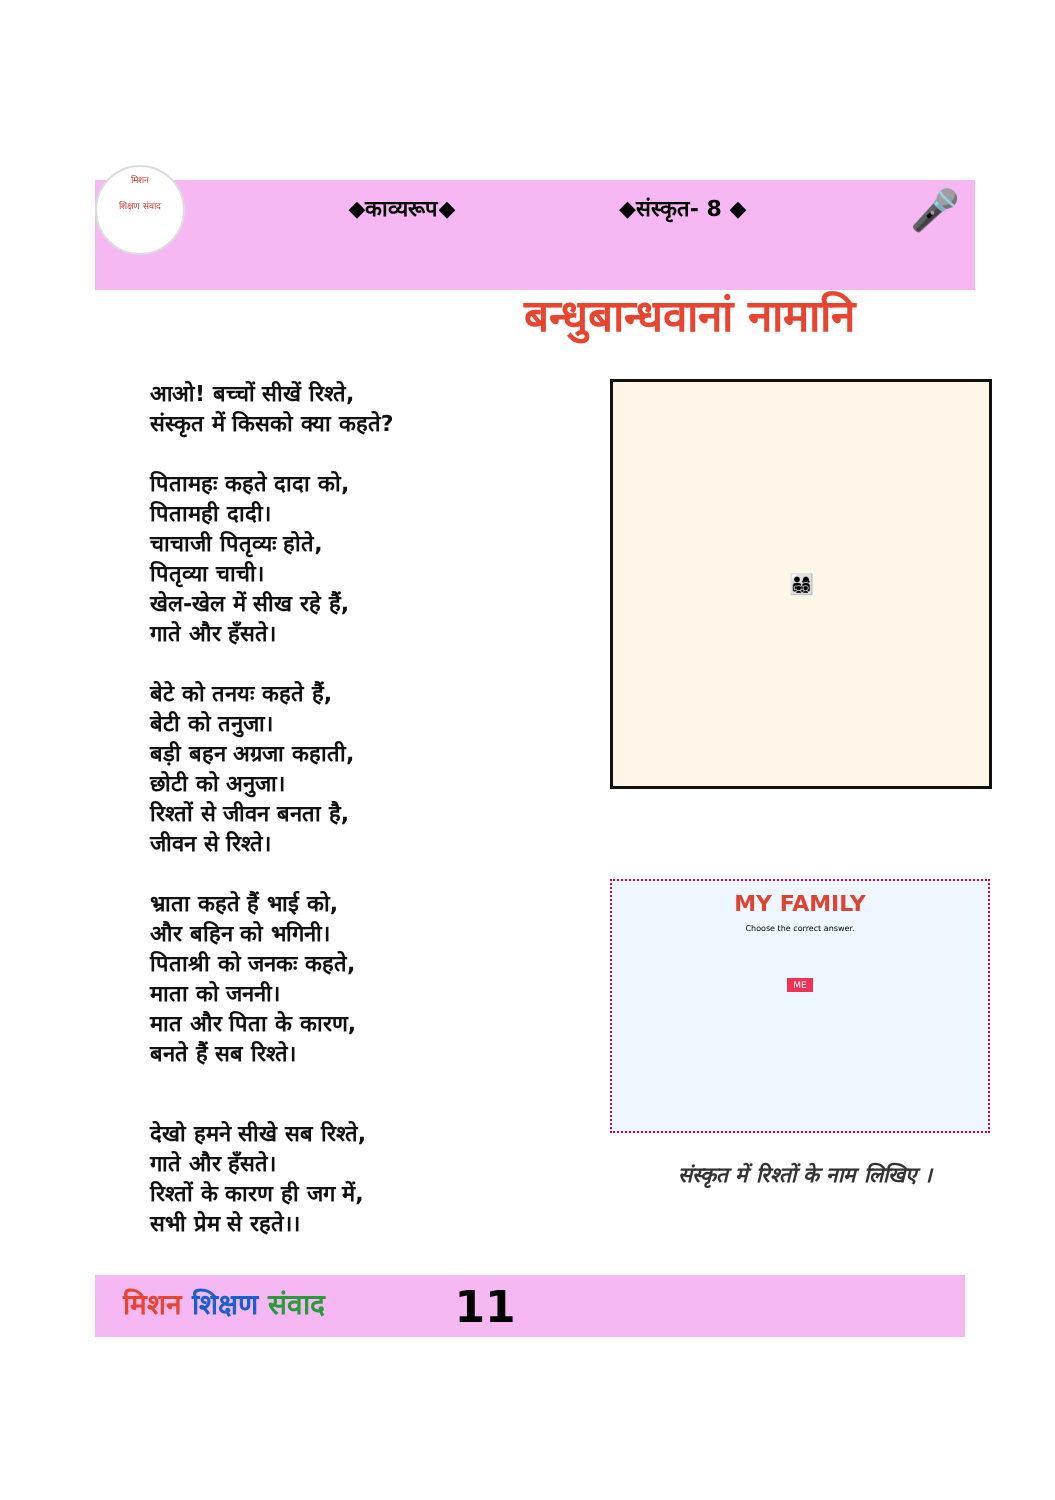मिशन
शिक्षण संवाद
◆काव्यरूप◆ ◆संस्कृत- 8 ◆ 🎤
बन्धुबान्धवानां नामानि
आओ! बच्चों सीखें रिश्ते,
संस्कृत में किसको क्या कहते?
पितामहः कहते दादा को,
पितामही दादी।
चाचाजी पितृव्यः होते,
पितृव्या चाची।
खेल-खेल में सीख रहे हैं,
गाते और हँसते।
बेटे को तनयः कहते हैं,
बेटी को तनुजा।
बड़ी बहन अग्रजा कहाती,
छोटी को अनुजा।
रिश्तों से जीवन बनता है,
जीवन से रिश्ते।
भ्राता कहते हैं भाई को,
और बहिन को भगिनी।
पिताश्री को जनकः कहते,
माता को जननी।
मात और पिता के कारण,
बनते हैं सब रिश्ते।
देखो हमने सीखे सब रिश्ते,
गाते और हँसते।
रिश्तों के कारण ही जग में,
सभी प्रेम से रहते।।
👨‍👩‍👧‍👦
MY FAMILY
Choose the correct answer.
ME
संस्कृत में रिश्तों के नाम लिखिए ।
मिशन शिक्षण संवाद 11